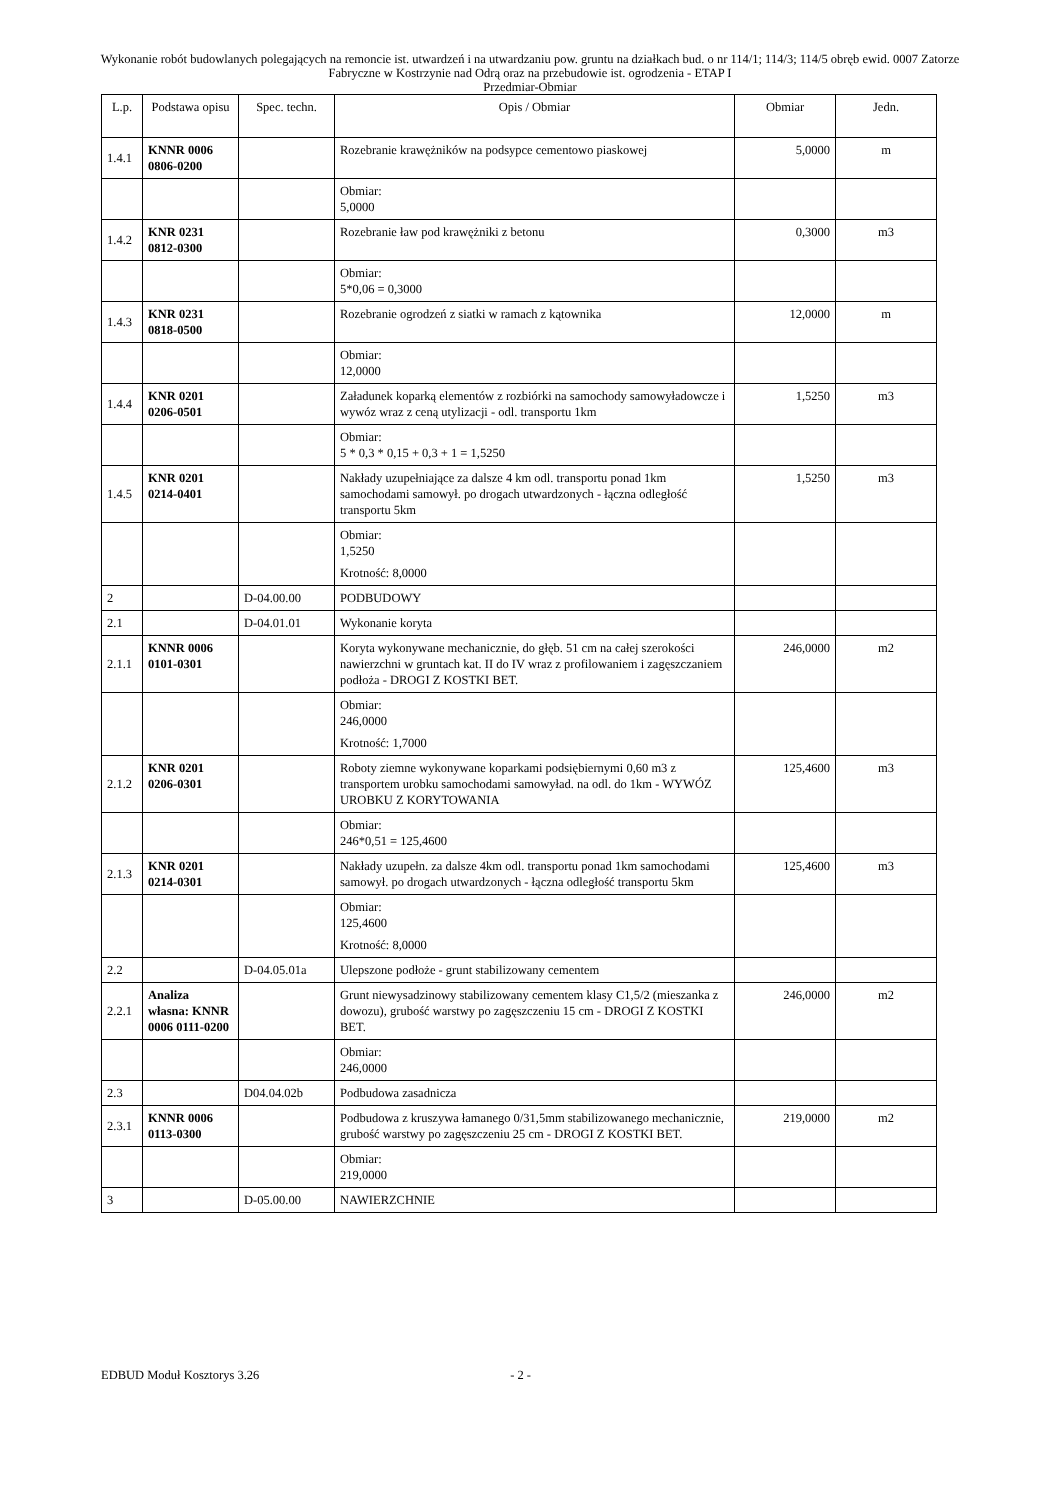Wykonanie robót budowlanych polegających na remoncie ist. utwardzeń i na utwardzaniu pow. gruntu na działkach bud. o nr 114/1; 114/3; 114/5 obręb ewid. 0007 Zatorze Fabryczne w Kostrzynie nad Odrą oraz na przebudowie ist. ogrodzenia - ETAP I
Przedmiar-Obmiar
| L.p. | Podstawa opisu | Spec. techn. | Opis / Obmiar | Obmiar | Jedn. |
| --- | --- | --- | --- | --- | --- |
| 1.4.1 | KNNR 0006 0806-0200 | | Rozebranie krawężników na podsypce cementowo piaskowej | 5,0000 | m |
| | | | Obmiar: 5,0000 | | |
| 1.4.2 | KNR 0231 0812-0300 | | Rozebranie ław pod krawężniki z betonu | 0,3000 | m3 |
| | | | Obmiar: 5*0,06 = 0,3000 | | |
| 1.4.3 | KNR 0231 0818-0500 | | Rozebranie ogrodzeń z siatki w ramach z kątownika | 12,0000 | m |
| | | | Obmiar: 12,0000 | | |
| 1.4.4 | KNR 0201 0206-0501 | | Załadunek koparką elementów z rozbiórki na samochody samowyładowcze i wywóz wraz z ceną utylizacji - odl. transportu 1km | 1,5250 | m3 |
| | | | Obmiar: 5 * 0,3 * 0,15 + 0,3 + 1 = 1,5250 | | |
| 1.4.5 | KNR 0201 0214-0401 | | Nakłady uzupełniające za dalsze 4 km odl. transportu ponad 1km samochodami samowył. po drogach utwardzonych - łączna odległość transportu 5km | 1,5250 | m3 |
| | | | Obmiar: 1,5250 Krotność: 8,0000 | | |
| 2 | | D-04.00.00 | PODBUDOWY | | |
| 2.1 | | D-04.01.01 | Wykonanie koryta | | |
| 2.1.1 | KNNR 0006 0101-0301 | | Koryta wykonywane mechanicznie, do głęb. 51 cm na całej szerokości nawierzchni w gruntach kat. II do IV wraz z profilowaniem i zagęszczaniem podłoża - DROGI Z KOSTKI BET. | 246,0000 | m2 |
| | | | Obmiar: 246,0000 Krotność: 1,7000 | | |
| 2.1.2 | KNR 0201 0206-0301 | | Roboty ziemne wykonywane koparkami podsiębiernymi 0,60 m3 z transportem urobku samochodami samowyład. na odl. do 1km - WYWÓZ UROBKU Z KORYTOWANIA | 125,4600 | m3 |
| | | | Obmiar: 246*0,51 = 125,4600 | | |
| 2.1.3 | KNR 0201 0214-0301 | | Nakłady uzupełn. za dalsze 4km odl. transportu ponad 1km samochodami samowył. po drogach utwardzonych - łączna odległość transportu 5km | 125,4600 | m3 |
| | | | Obmiar: 125,4600 Krotność: 8,0000 | | |
| 2.2 | | D-04.05.01a | Ulepszone podłoże - grunt stabilizowany cementem | | |
| 2.2.1 | Analiza własna: KNNR 0006 0111-0200 | | Grunt niewysadzinowy stabilizowany cementem klasy C1,5/2 (mieszanka z dowozu), grubość warstwy po zagęszczeniu 15 cm - DROGI Z KOSTKI BET. | 246,0000 | m2 |
| | | | Obmiar: 246,0000 | | |
| 2.3 | | D04.04.02b | Podbudowa zasadnicza | | |
| 2.3.1 | KNNR 0006 0113-0300 | | Podbudowa z kruszywa łamanego 0/31,5mm stabilizowanego mechanicznie, grubość warstwy po zagęszczeniu 25 cm - DROGI Z KOSTKI BET. | 219,0000 | m2 |
| | | | Obmiar: 219,0000 | | |
| 3 | | D-05.00.00 | NAWIERZCHNIE | | |
EDBUD Moduł Kosztorys 3.26 - 2 -